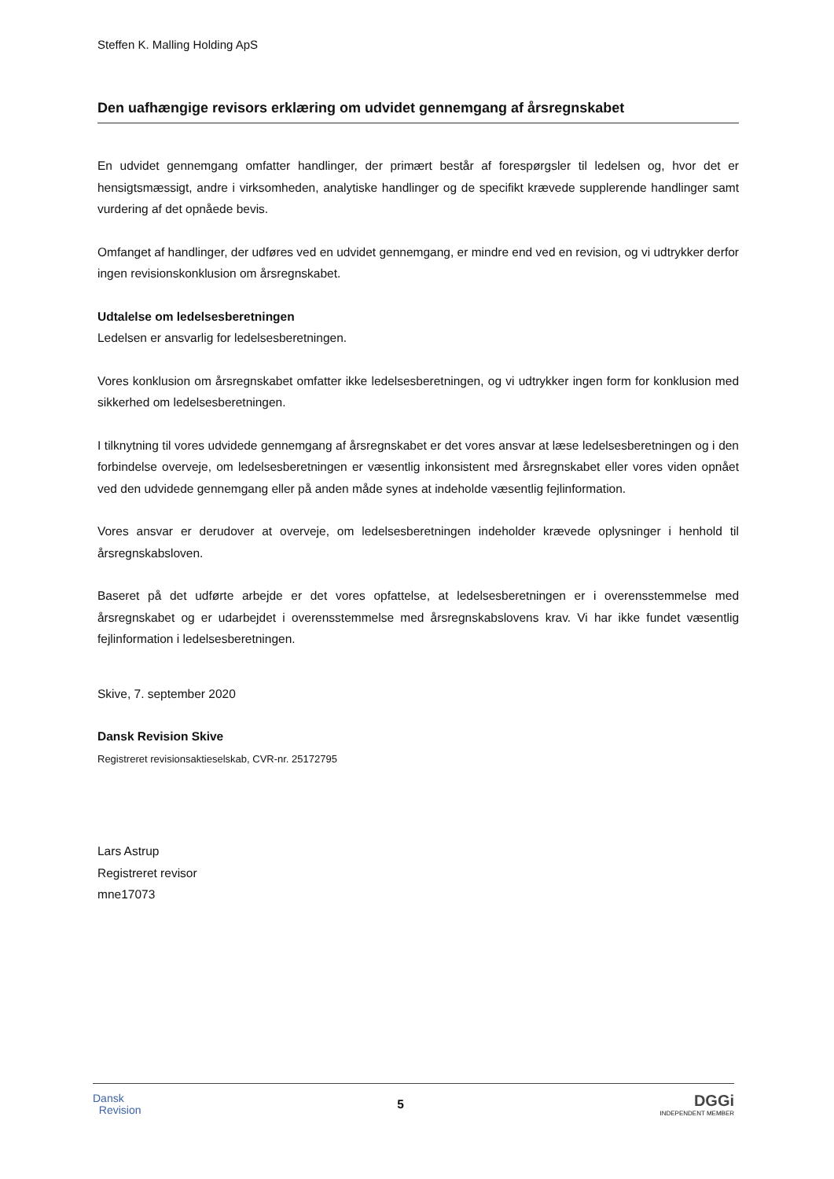Steffen K. Malling Holding ApS
Den uafhængige revisors erklæring om udvidet gennemgang af årsregnskabet
En udvidet gennemgang omfatter handlinger, der primært består af forespørgsler til ledelsen og, hvor det er hensigtsmæssigt, andre i virksomheden, analytiske handlinger og de specifikt krævede supplerende handlinger samt vurdering af det opnåede bevis.
Omfanget af handlinger, der udføres ved en udvidet gennemgang, er mindre end ved en revision, og vi udtrykker derfor ingen revisionskonklusion om årsregnskabet.
Udtalelse om ledelsesberetningen
Ledelsen er ansvarlig for ledelsesberetningen.
Vores konklusion om årsregnskabet omfatter ikke ledelsesberetningen, og vi udtrykker ingen form for konklusion med sikkerhed om ledelsesberetningen.
I tilknytning til vores udvidede gennemgang af årsregnskabet er det vores ansvar at læse ledelsesberetningen og i den forbindelse overveje, om ledelsesberetningen er væsentlig inkonsistent med årsregnskabet eller vores viden opnået ved den udvidede gennemgang eller på anden måde synes at indeholde væsentlig fejlinformation.
Vores ansvar er derudover at overveje, om ledelsesberetningen indeholder krævede oplysninger i henhold til årsregnskabsloven.
Baseret på det udførte arbejde er det vores opfattelse, at ledelsesberetningen er i overensstemmelse med årsregnskabet og er udarbejdet i overensstemmelse med årsregnskabslovens krav. Vi har ikke fundet væsentlig fejlinformation i ledelsesberetningen.
Skive, 7. september 2020
Dansk Revision Skive
Registreret revisionsaktieselskab, CVR-nr. 25172795
Lars Astrup
Registreret revisor
mne17073
Dansk
Revision
5
DGGi
INDEPENDENT MEMBER